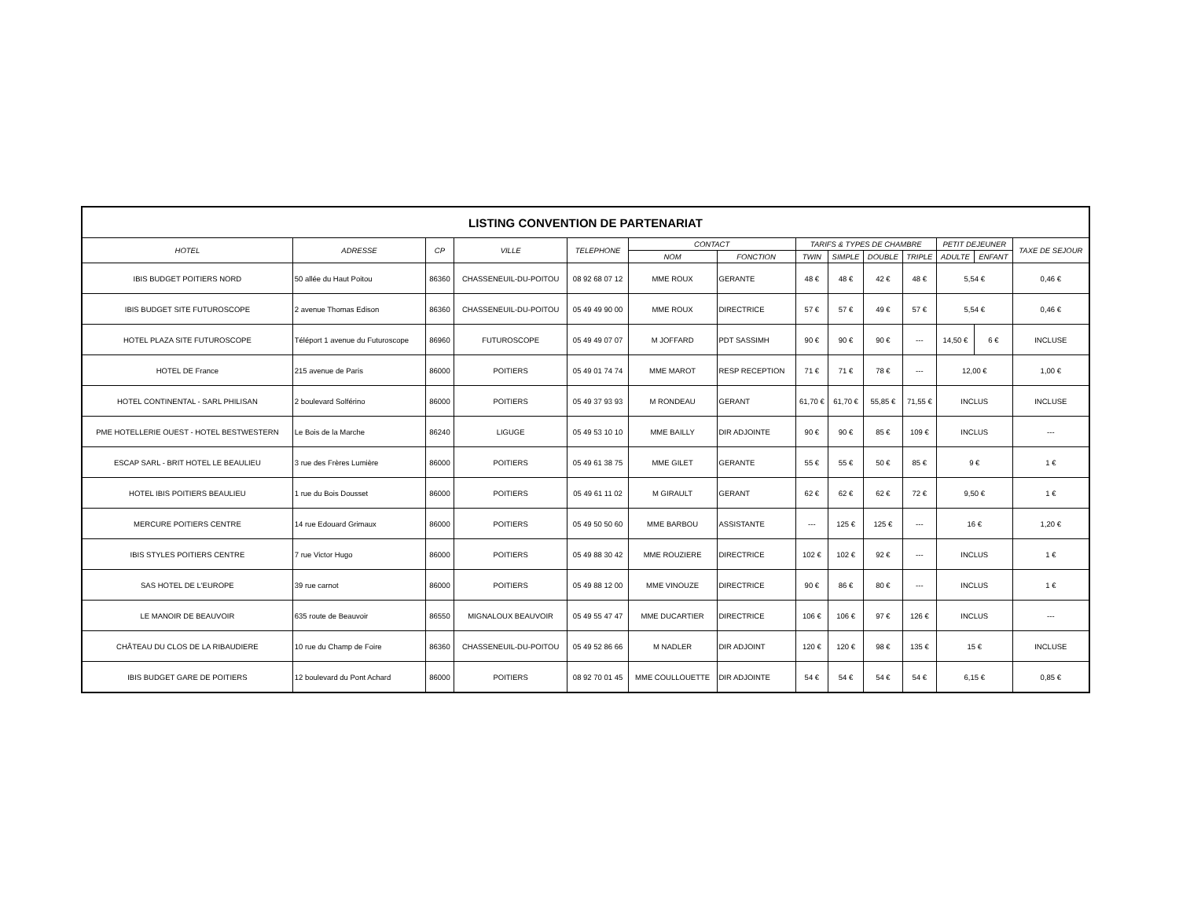| LISTING CONVENTION DE PARTENARIAT | | | | | | | | | | | | | |
| --- | --- | --- | --- | --- | --- | --- | --- | --- | --- | --- | --- | --- | --- |
| HOTEL | ADRESSE | CP | VILLE | TELEPHONE | CONTACT | | TARIFS & TYPES DE CHAMBRE | | | | PETIT DEJEUNER | | TAXE DE SEJOUR |
| | | | | | NOM | FONCTION | TWIN | SIMPLE | DOUBLE | TRIPLE | ADULTE | ENFANT | |
| IBIS BUDGET POITIERS NORD | 50 allée du Haut Poitou | 86360 | CHASSENEUIL-DU-POITOU | 08 92 68 07 12 | MME ROUX | GERANTE | 48 € | 48 € | 42 € | 48 € | 5,54 € | | 0,46 € |
| IBIS BUDGET SITE FUTUROSCOPE | 2 avenue Thomas Edison | 86360 | CHASSENEUIL-DU-POITOU | 05 49 49 90 00 | MME ROUX | DIRECTRICE | 57 € | 57 € | 49 € | 57 € | 5,54 € | | 0,46 € |
| HOTEL PLAZA SITE FUTUROSCOPE | Téléport 1 avenue du Futuroscope | 86960 | FUTUROSCOPE | 05 49 49 07 07 | M JOFFARD | PDT SASSIMH | 90 € | 90 € | 90 € | --- | 14,50 € | 6 € | INCLUSE |
| HOTEL DE France | 215 avenue de Paris | 86000 | POITIERS | 05 49 01 74 74 | MME MAROT | RESP RECEPTION | 71 € | 71 € | 78 € | --- | 12,00 € | | 1,00 € |
| HOTEL CONTINENTAL - SARL PHILISAN | 2 boulevard Solférino | 86000 | POITIERS | 05 49 37 93 93 | M RONDEAU | GERANT | 61,70 € | 61,70 € | 55,85 € | 71,55 € | INCLUS | | INCLUSE |
| PME HOTELLERIE OUEST - HOTEL BESTWESTERN | Le Bois de la Marche | 86240 | LIGUGE | 05 49 53 10 10 | MME BAILLY | DIR ADJOINTE | 90 € | 90 € | 85 € | 109 € | INCLUS | | --- |
| ESCAP SARL - BRIT HOTEL LE BEAULIEU | 3 rue des Frères Lumière | 86000 | POITIERS | 05 49 61 38 75 | MME GILET | GERANTE | 55 € | 55 € | 50 € | 85 € | 9 € | | 1 € |
| HOTEL IBIS POITIERS BEAULIEU | 1 rue du Bois Dousset | 86000 | POITIERS | 05 49 61 11 02 | M GIRAULT | GERANT | 62 € | 62 € | 62 € | 72 € | 9,50 € | | 1 € |
| MERCURE POITIERS CENTRE | 14 rue Edouard Grimaux | 86000 | POITIERS | 05 49 50 50 60 | MME BARBOU | ASSISTANTE | --- | 125 € | 125 € | --- | 16 € | | 1,20 € |
| IBIS STYLES POITIERS CENTRE | 7 rue Victor Hugo | 86000 | POITIERS | 05 49 88 30 42 | MME ROUZIERE | DIRECTRICE | 102 € | 102 € | 92 € | --- | INCLUS | | 1 € |
| SAS HOTEL DE L'EUROPE | 39 rue carnot | 86000 | POITIERS | 05 49 88 12 00 | MME VINOUZE | DIRECTRICE | 90 € | 86 € | 80 € | --- | INCLUS | | 1 € |
| LE MANOIR DE BEAUVOIR | 635 route de Beauvoir | 86550 | MIGNALOUX BEAUVOIR | 05 49 55 47 47 | MME DUCARTIER | DIRECTRICE | 106 € | 106 € | 97 € | 126 € | INCLUS | | --- |
| CHÂTEAU DU CLOS DE LA RIBAUDIERE | 10 rue du Champ de Foire | 86360 | CHASSENEUIL-DU-POITOU | 05 49 52 86 66 | M NADLER | DIR ADJOINT | 120 € | 120 € | 98 € | 135 € | 15 € | | INCLUSE |
| IBIS BUDGET GARE DE POITIERS | 12 boulevard du Pont Achard | 86000 | POITIERS | 08 92 70 01 45 | MME COULLOUETTE | DIR ADJOINTE | 54 € | 54 € | 54 € | 54 € | 6,15 € | | 0,85 € |